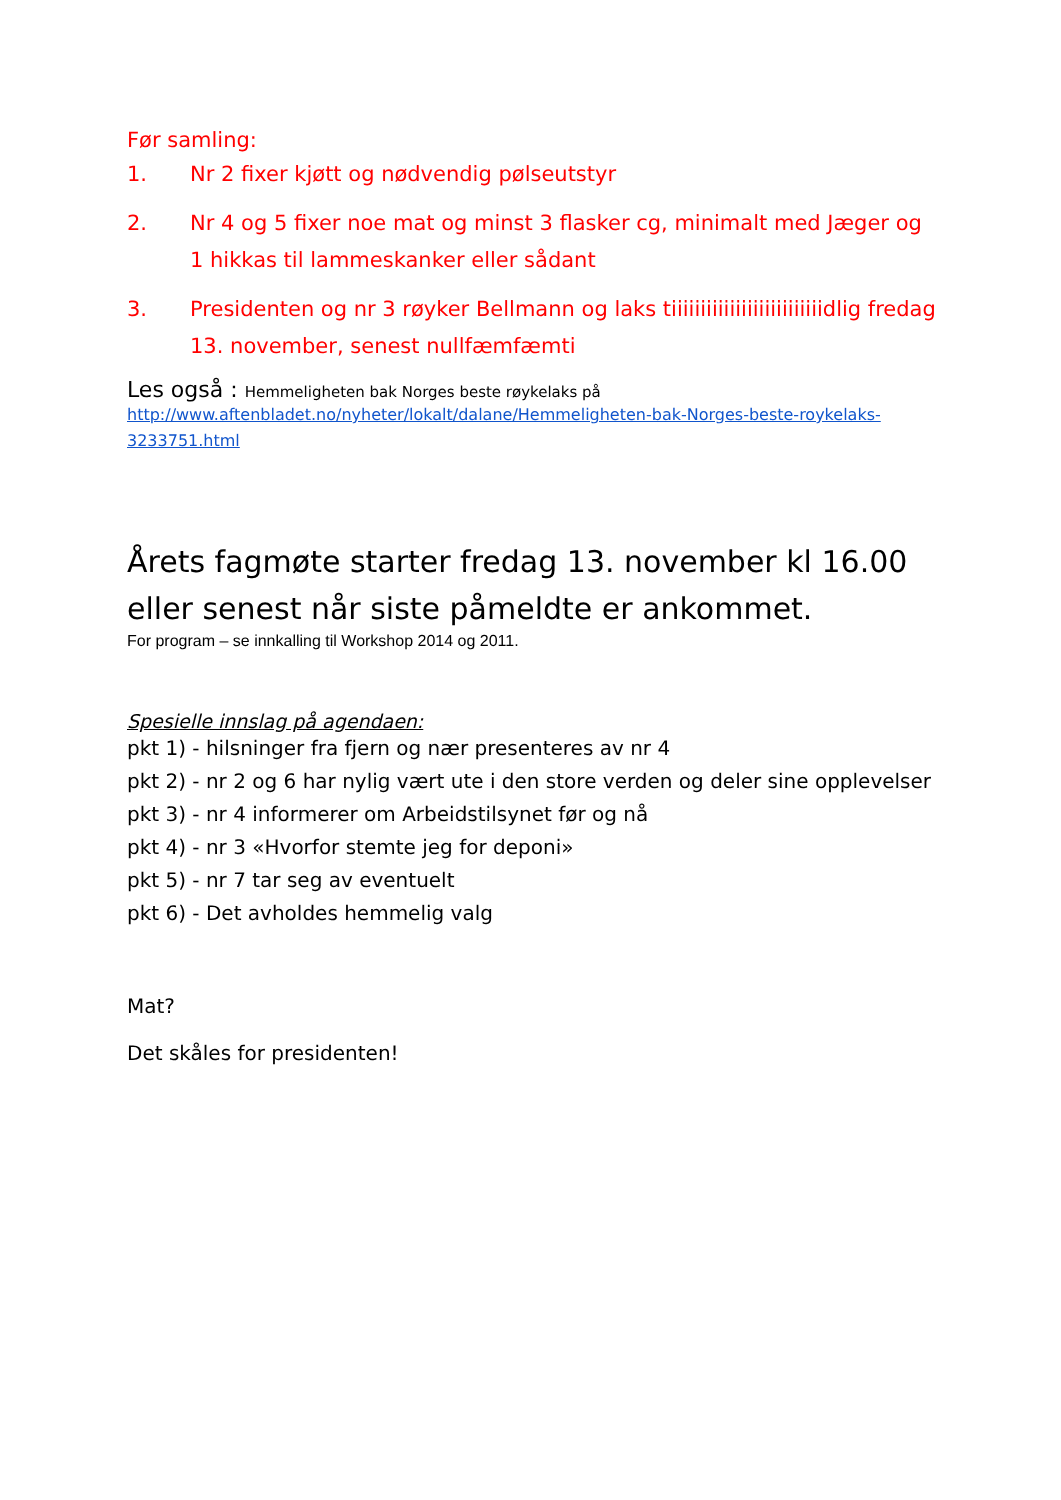Før samling:
1. Nr 2 fixer kjøtt og nødvendig pølseutstyr
2. Nr 4 og 5 fixer noe mat og minst 3 flasker cg, minimalt med Jæger og 1 hikkas til lammeskanker eller sådant
3. Presidenten og nr 3 røyker Bellmann og laks tiiiiiiiiiiiiiiiiiiiiiiiiiidlig fredag 13. november, senest nullfæmfæmti
Les også : Hemmeligheten bak Norges beste røykelaks på
http://www.aftenbladet.no/nyheter/lokalt/dalane/Hemmeligheten-bak-Norges-beste-roykelaks-3233751.html
Årets fagmøte starter fredag 13. november kl 16.00 eller senest når siste påmeldte er ankommet.
For program – se innkalling til Workshop 2014 og 2011.
Spesielle innslag på agendaen:
pkt 1) - hilsninger fra fjern og nær presenteres av nr 4
pkt 2) - nr 2 og 6 har nylig vært ute i den store verden og deler sine opplevelser
pkt 3) - nr 4 informerer om Arbeidstilsynet før og nå
pkt 4) - nr 3 «Hvorfor stemte jeg for deponi»
pkt 5) - nr 7 tar seg av eventuelt
pkt 6) - Det avholdes hemmelig valg
Mat?
Det skåles for presidenten!